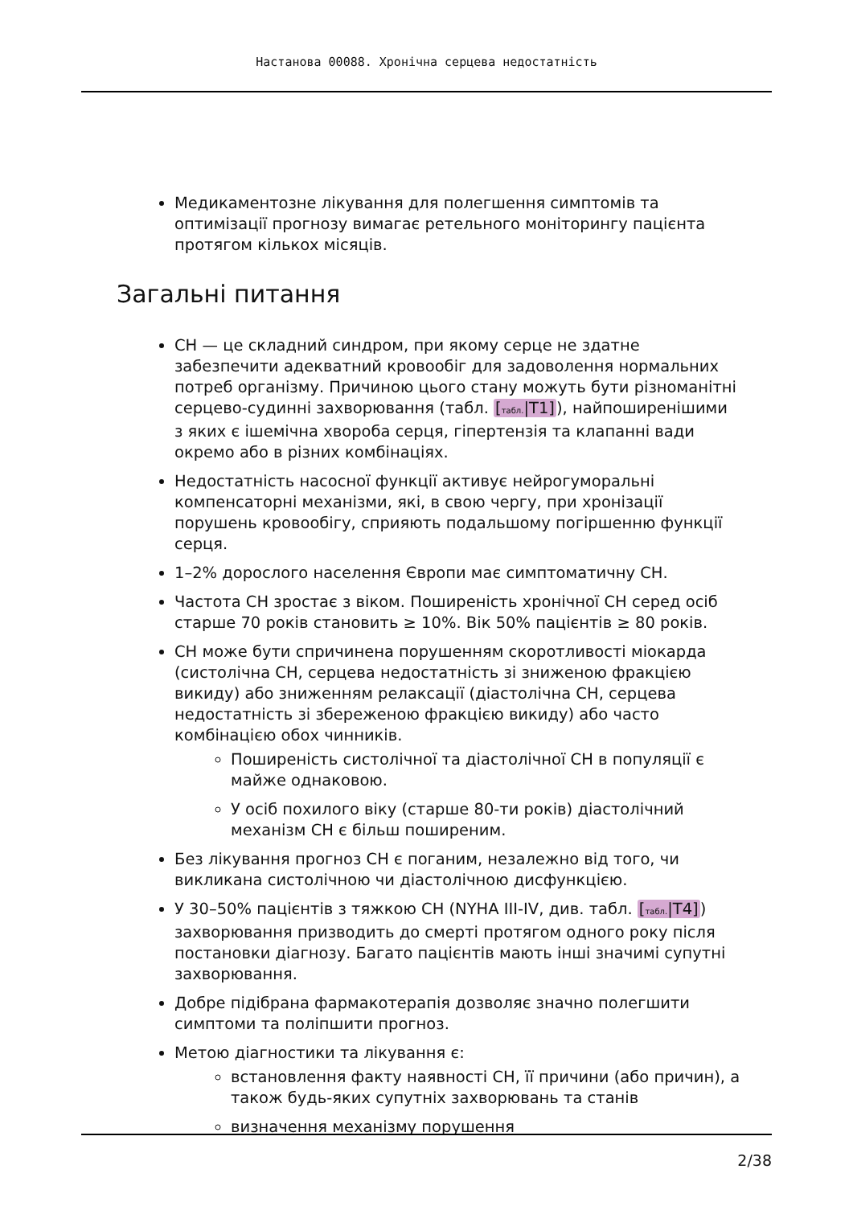Настанова 00088. Хронічна серцева недостатність
Медикаментозне лікування для полегшення симптомів та оптимізації прогнозу вимагає ретельного моніторингу пацієнта протягом кількох місяців.
Загальні питання
СН — це складний синдром, при якому серце не здатне забезпечити адекватний кровообіг для задоволення нормальних потреб організму. Причиною цього стану можуть бути різноманітні серцево-судинні захворювання (табл. [табл.|T1]), найпоширенішими з яких є ішемічна хвороба серця, гіпертензія та клапанні вади окремо або в різних комбінаціях.
Недостатність насосної функції активує нейрогуморальні компенсаторні механізми, які, в свою чергу, при хронізації порушень кровообігу, сприяють подальшому погіршенню функції серця.
1–2% дорослого населення Європи має симптоматичну СН.
Частота СН зростає з віком. Поширеність хронічної СН серед осіб старше 70 років становить ≥ 10%. Вік 50% пацієнтів ≥ 80 років.
СН може бути спричинена порушенням скоротливості міокарда (систолічна СН, серцева недостатність зі зниженою фракцією викиду) або зниженням релаксації (діастолічна СН, серцева недостатність зі збереженою фракцією викиду) або часто комбінацією обох чинників.
Поширеність систолічної та діастолічної СН в популяції є майже однаковою.
У осіб похилого віку (старше 80-ти років) діастолічний механізм СН є більш поширеним.
Без лікування прогноз СН є поганим, незалежно від того, чи викликана систолічною чи діастолічною дисфункцією.
У 30–50% пацієнтів з тяжкою СН (NYHA III-IV, див. табл. [табл.|T4]) захворювання призводить до смерті протягом одного року після постановки діагнозу. Багато пацієнтів мають інші значимі супутні захворювання.
Добре підібрана фармакотерапія дозволяє значно полегшити симптоми та поліпшити прогноз.
Метою діагностики та лікування є:
встановлення факту наявності СН, її причини (або причин), а також будь-яких супутніх захворювань та станів
визначення механізму порушення
2/38